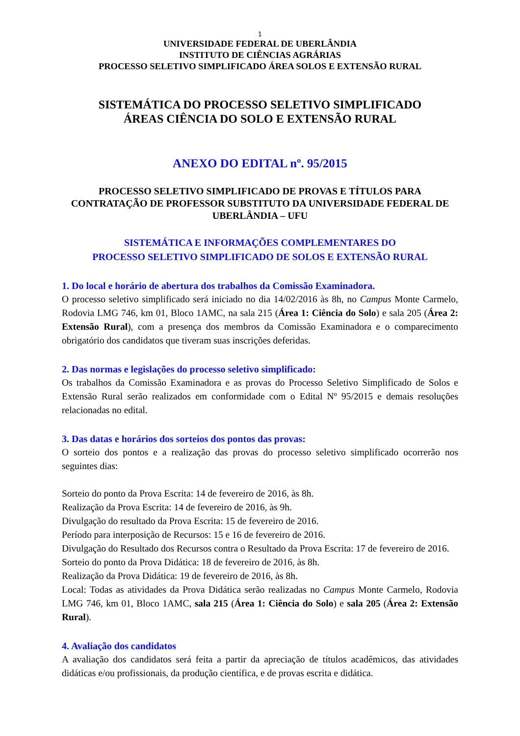1
UNIVERSIDADE FEDERAL DE UBERLÂNDIA
INSTITUTO DE CIÊNCIAS AGRÁRIAS
PROCESSO SELETIVO SIMPLIFICADO ÁREA SOLOS E EXTENSÃO RURAL
SISTEMÁTICA DO PROCESSO SELETIVO SIMPLIFICADO
ÁREAS CIÊNCIA DO SOLO E EXTENSÃO RURAL
ANEXO DO EDITAL nº. 95/2015
PROCESSO SELETIVO SIMPLIFICADO DE PROVAS E TÍTULOS PARA CONTRATAÇÃO DE PROFESSOR SUBSTITUTO DA UNIVERSIDADE FEDERAL DE UBERLÂNDIA – UFU
SISTEMÁTICA E INFORMAÇÕES COMPLEMENTARES DO
PROCESSO SELETIVO SIMPLIFICADO DE SOLOS E EXTENSÃO RURAL
1. Do local e horário de abertura dos trabalhos da Comissão Examinadora.
O processo seletivo simplificado será iniciado no dia 14/02/2016 às 8h, no Campus Monte Carmelo, Rodovia LMG 746, km 01, Bloco 1AMC, na sala 215 (Área 1: Ciência do Solo) e sala 205 (Área 2: Extensão Rural), com a presença dos membros da Comissão Examinadora e o comparecimento obrigatório dos candidatos que tiveram suas inscrições deferidas.
2. Das normas e legislações do processo seletivo simplificado:
Os trabalhos da Comissão Examinadora e as provas do Processo Seletivo Simplificado de Solos e Extensão Rural serão realizados em conformidade com o Edital Nº 95/2015 e demais resoluções relacionadas no edital.
3. Das datas e horários dos sorteios dos pontos das provas:
O sorteio dos pontos e a realização das provas do processo seletivo simplificado ocorrerão nos seguintes dias:
Sorteio do ponto da Prova Escrita: 14 de fevereiro de 2016, às 8h.
Realização da Prova Escrita: 14 de fevereiro de 2016, às 9h.
Divulgação do resultado da Prova Escrita: 15 de fevereiro de 2016.
Período para interposição de Recursos: 15 e 16 de fevereiro de 2016.
Divulgação do Resultado dos Recursos contra o Resultado da Prova Escrita: 17 de fevereiro de 2016.
Sorteio do ponto da Prova Didática: 18 de fevereiro de 2016, às 8h.
Realização da Prova Didática: 19 de fevereiro de 2016, às 8h.
Local: Todas as atividades da Prova Didática serão realizadas no Campus Monte Carmelo, Rodovia LMG 746, km 01, Bloco 1AMC, sala 215 (Área 1: Ciência do Solo) e sala 205 (Área 2: Extensão Rural).
4. Avaliação dos candidatos
A avaliação dos candidatos será feita a partir da apreciação de títulos acadêmicos, das atividades didáticas e/ou profissionais, da produção científica, e de provas escrita e didática.